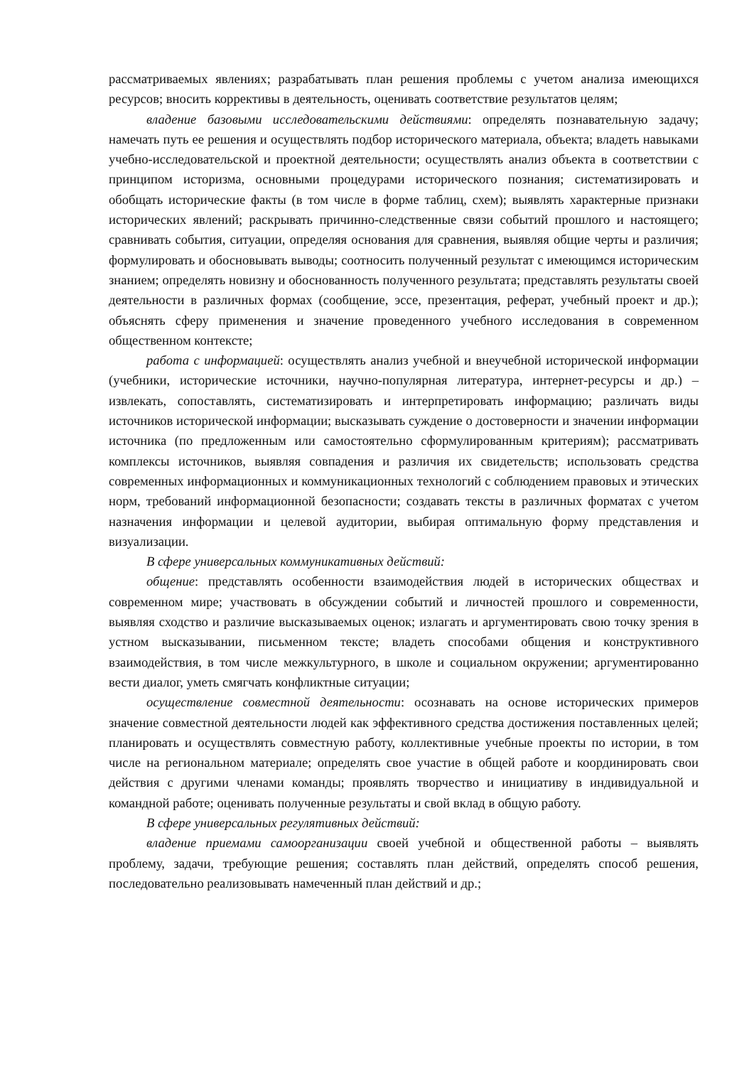рассматриваемых явлениях; разрабатывать план решения проблемы с учетом анализа имеющихся ресурсов; вносить коррективы в деятельность, оценивать соответствие результатов целям;
владение базовыми исследовательскими действиями: определять познавательную задачу; намечать путь ее решения и осуществлять подбор исторического материала, объекта; владеть навыками учебно-исследовательской и проектной деятельности; осуществлять анализ объекта в соответствии с принципом историзма, основными процедурами исторического познания; систематизировать и обобщать исторические факты (в том числе в форме таблиц, схем); выявлять характерные признаки исторических явлений; раскрывать причинно-следственные связи событий прошлого и настоящего; сравнивать события, ситуации, определяя основания для сравнения, выявляя общие черты и различия; формулировать и обосновывать выводы; соотносить полученный результат с имеющимся историческим знанием; определять новизну и обоснованность полученного результата; представлять результаты своей деятельности в различных формах (сообщение, эссе, презентация, реферат, учебный проект и др.); объяснять сферу применения и значение проведенного учебного исследования в современном общественном контексте;
работа с информацией: осуществлять анализ учебной и внеучебной исторической информации (учебники, исторические источники, научно-популярная литература, интернет-ресурсы и др.) – извлекать, сопоставлять, систематизировать и интерпретировать информацию; различать виды источников исторической информации; высказывать суждение о достоверности и значении информации источника (по предложенным или самостоятельно сформулированным критериям); рассматривать комплексы источников, выявляя совпадения и различия их свидетельств; использовать средства современных информационных и коммуникационных технологий с соблюдением правовых и этических норм, требований информационной безопасности; создавать тексты в различных форматах с учетом назначения информации и целевой аудитории, выбирая оптимальную форму представления и визуализации.
В сфере универсальных коммуникативных действий:
общение: представлять особенности взаимодействия людей в исторических обществах и современном мире; участвовать в обсуждении событий и личностей прошлого и современности, выявляя сходство и различие высказываемых оценок; излагать и аргументировать свою точку зрения в устном высказывании, письменном тексте; владеть способами общения и конструктивного взаимодействия, в том числе межкультурного, в школе и социальном окружении; аргументированно вести диалог, уметь смягчать конфликтные ситуации;
осуществление совместной деятельности: осознавать на основе исторических примеров значение совместной деятельности людей как эффективного средства достижения поставленных целей; планировать и осуществлять совместную работу, коллективные учебные проекты по истории, в том числе на региональном материале; определять свое участие в общей работе и координировать свои действия с другими членами команды; проявлять творчество и инициативу в индивидуальной и командной работе; оценивать полученные результаты и свой вклад в общую работу.
В сфере универсальных регулятивных действий:
владение приемами самоорганизации своей учебной и общественной работы – выявлять проблему, задачи, требующие решения; составлять план действий, определять способ решения, последовательно реализовывать намеченный план действий и др.;